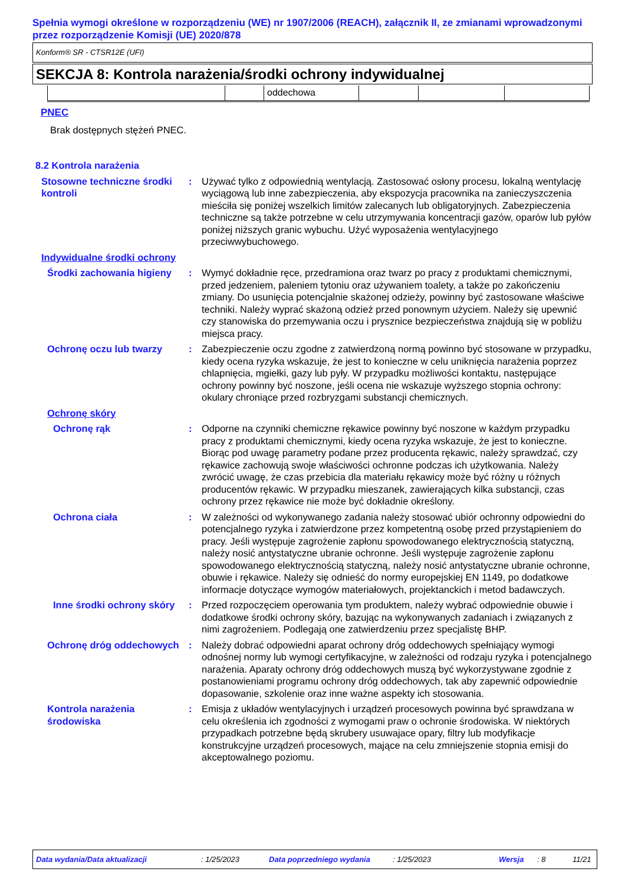Spełnia wymogi określone w rozporządzeniu (WE) nr 1907/2006 (REACH), załącznik II, ze zmianami wprowadzonymi przez rozporządzenie Komisji (UE) 2020/878
Konform® SR - CTSR12E (UFI)
SEKCJA 8: Kontrola narażenia/środki ochrony indywidualnej
| | | oddechowa | | | |
PNEC
Brak dostępnych stężeń PNEC.
8.2 Kontrola narażenia
Stosowne techniczne środki kontroli
: Używać tylko z odpowiednią wentylacją. Zastosować osłony procesu, lokalną wentylację wyciągową lub inne zabezpieczenia, aby ekspozycja pracownika na zanieczyszczenia mieściła się poniżej wszelkich limitów zalecanych lub obligatoryjnych. Zabezpieczenia techniczne są także potrzebne w celu utrzymywania koncentracji gazów, oparów lub pyłów poniżej niższych granic wybuchu. Użyć wyposażenia wentylacyjnego przeciwwybuchowego.
Indywidualne środki ochrony
Środki zachowania higieny
: Wymyć dokładnie ręce, przedramiona oraz twarz po pracy z produktami chemicznymi, przed jedzeniem, paleniem tytoniu oraz używaniem toalety, a także po zakończeniu zmiany. Do usunięcia potencjalnie skażonej odzieży, powinny być zastosowane właściwe techniki. Należy wyprać skażoną odzież przed ponownym użyciem. Należy się upewnić czy stanowiska do przemywania oczu i prysznice bezpieczeństwa znajdują się w pobliżu miejsca pracy.
Ochronę oczu lub twarzy : Zabezpieczenie oczu zgodne z zatwierdzoną normą powinno być stosowane w przypadku, kiedy ocena ryzyka wskazuje, że jest to konieczne w celu uniknięcia narażenia poprzez chlapnięcia, mgiełki, gazy lub pyły. W przypadku możliwości kontaktu, następujące ochrony powinny być noszone, jeśli ocena nie wskazuje wyższego stopnia ochrony: okulary chroniące przed rozbryzgami substancji chemicznych.
Ochronę skóry
Ochronę rąk : Odporne na czynniki chemiczne rękawice powinny być noszone w każdym przypadku pracy z produktami chemicznymi, kiedy ocena ryzyka wskazuje, że jest to konieczne. Biorąc pod uwagę parametry podane przez producenta rękawic, należy sprawdzać, czy rękawice zachowują swoje właściwości ochronne podczas ich użytkowania. Należy zwrócić uwagę, że czas przebicia dla materiału rękawicy może być różny u różnych producentów rękawic. W przypadku mieszanek, zawierających kilka substancji, czas ochrony przez rękawice nie może być dokładnie określony.
Ochrona ciała : W zależności od wykonywanego zadania należy stosować ubiór ochronny odpowiedni do potencjalnego ryzyka i zatwierdzone przez kompetentną osobę przed przystąpieniem do pracy. Jeśli występuje zagrożenie zapłonu spowodowanego elektrycznością statyczną, należy nosić antystatyczne ubranie ochronne. Jeśli występuje zagrożenie zapłonu spowodowanego elektrycznością statyczną, należy nosić antystatyczne ubranie ochronne, obuwie i rękawice. Należy się odnieść do normy europejskiej EN 1149, po dodatkowe informacje dotyczące wymogów materiałowych, projektanckich i metod badawczych.
Inne środki ochrony skóry
: Przed rozpoczęciem operowania tym produktem, należy wybrać odpowiednie obuwie i dodatkowe środki ochrony skóry, bazując na wykonywanych zadaniach i związanych z nimi zagrożeniem. Podlegają one zatwierdzeniu przez specjalistę BHP.
Ochronę dróg oddechowych : Należy dobrać odpowiedni aparat ochrony dróg oddechowych spełniający wymogi odnośnej normy lub wymogi certyfikacyjne, w zależności od rodzaju ryzyka i potencjalnego narażenia. Aparaty ochrony dróg oddechowych muszą być wykorzystywane zgodnie z postanowieniami programu ochrony dróg oddechowych, tak aby zapewnić odpowiednie dopasowanie, szkolenie oraz inne ważne aspekty ich stosowania.
Kontrola narażenia środowiska
: Emisja z układów wentylacyjnych i urządzeń procesowych powinna być sprawdzana w celu określenia ich zgodności z wymogami praw o ochronie środowiska. W niektórych przypadkach potrzebne będą skrubery usuwajace opary, filtry lub modyfikacje konstrukcyjne urządzeń procesowych, mające na celu zmniejszenie stopnia emisji do akceptowalnego poziomu.
Data wydania/Data aktualizacji: 1/25/2023 Data poprzedniego wydania: 1/25/2023 Wersja: 8 11/21